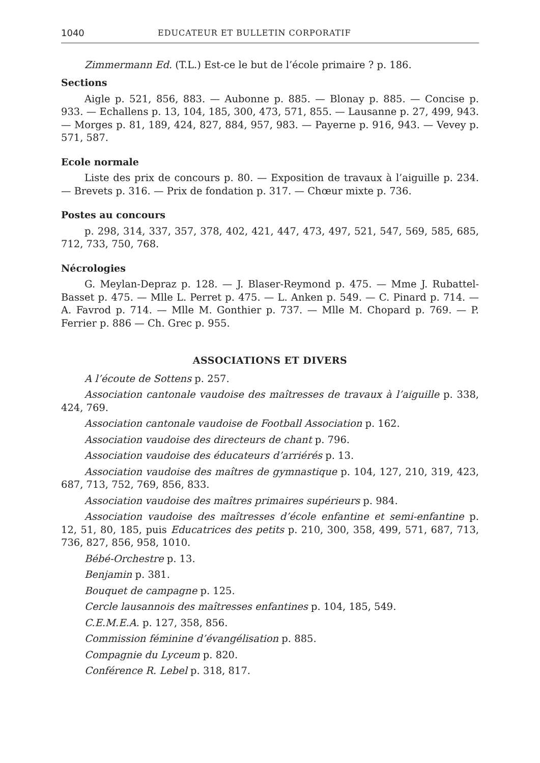1040 EDUCATEUR ET BULLETIN CORPORATIF
Zimmermann Ed. (T.L.) Est-ce le but de l’école primaire ? p. 186.
Sections
Aigle p. 521, 856, 883. — Aubonne p. 885. — Blonay p. 885. — Concise p. 933. — Echallens p. 13, 104, 185, 300, 473, 571, 855. — Lausanne p. 27, 499, 943. — Morges p. 81, 189, 424, 827, 884, 957, 983. — Payerne p. 916, 943. — Vevey p. 571, 587.
Ecole normale
Liste des prix de concours p. 80. — Exposition de travaux à l’aiguille p. 234. — Brevets p. 316. — Prix de fondation p. 317. — Chœur mixte p. 736.
Postes au concours
p. 298, 314, 337, 357, 378, 402, 421, 447, 473, 497, 521, 547, 569, 585, 685, 712, 733, 750, 768.
Nécrologies
G. Meylan-Depraz p. 128. — J. Blaser-Reymond p. 475. — Mme J. Rubattel-Basset p. 475. — Mlle L. Perret p. 475. — L. Anken p. 549. — C. Pinard p. 714. — A. Favrod p. 714. — Mlle M. Gonthier p. 737. — Mlle M. Chopard p. 769. — P. Ferrier p. 886 — Ch. Grec p. 955.
ASSOCIATIONS ET DIVERS
A l’écoute de Sottens p. 257.
Association cantonale vaudoise des maîtresses de travaux à l’aiguille p. 338, 424, 769.
Association cantonale vaudoise de Football Association p. 162.
Association vaudoise des directeurs de chant p. 796.
Association vaudoise des éducateurs d’arriérés p. 13.
Association vaudoise des maîtres de gymnastique p. 104, 127, 210, 319, 423, 687, 713, 752, 769, 856, 833.
Association vaudoise des maîtres primaires supérieurs p. 984.
Association vaudoise des maîtresses d’école enfantine et semi-enfantine p. 12, 51, 80, 185, puis Educatrices des petits p. 210, 300, 358, 499, 571, 687, 713, 736, 827, 856, 958, 1010.
Bébé-Orchestre p. 13.
Benjamin p. 381.
Bouquet de campagne p. 125.
Cercle lausannois des maîtresses enfantines p. 104, 185, 549.
C.E.M.E.A. p. 127, 358, 856.
Commission féminine d’évangélisation p. 885.
Compagnie du Lyceum p. 820.
Conférence R. Lebel p. 318, 817.